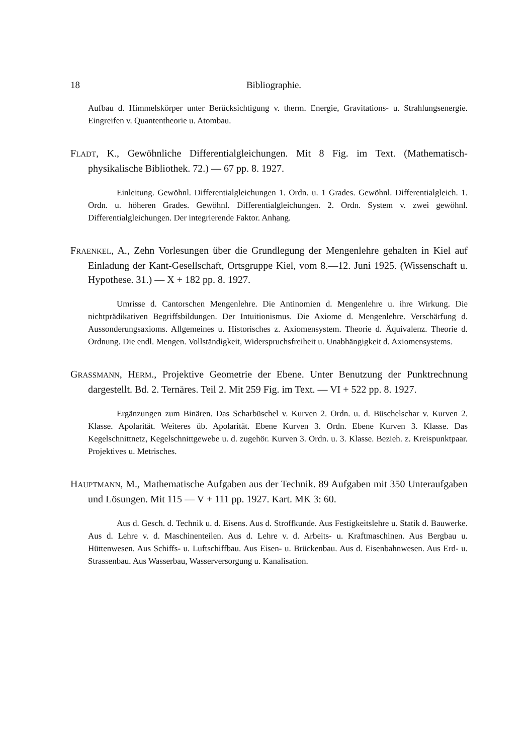18 Bibliographie.
Aufbau d. Himmelskörper unter Berücksichtigung v. therm. Energie, Gravitations- u. Strahlungsenergie. Eingreifen v. Quantentheorie u. Atombau.
FLADT, K., Gewöhnliche Differentialgleichungen. Mit 8 Fig. im Text. (Mathematisch-physikalische Bibliothek. 72.) — 67 pp. 8. 1927.
Einleitung. Gewöhnl. Differentialgleichungen 1. Ordn. u. 1 Grades. Gewöhnl. Differentialgleich. 1. Ordn. u. höheren Grades. Gewöhnl. Differentialgleichungen. 2. Ordn. System v. zwei gewöhnl. Differentialgleichungen. Der integrierende Faktor. Anhang.
FRAENKEL, A., Zehn Vorlesungen über die Grundlegung der Mengenlehre gehalten in Kiel auf Einladung der Kant-Gesellschaft, Ortsgruppe Kiel, vom 8.—12. Juni 1925. (Wissenschaft u. Hypothese. 31.) — X + 182 pp. 8. 1927.
Umrisse d. Cantorschen Mengenlehre. Die Antinomien d. Mengenlehre u. ihre Wirkung. Die nichtprädikativen Begriffsbildungen. Der Intuitionismus. Die Axiome d. Mengenlehre. Verschärfung d. Aussonderungsaxioms. Allgemeines u. Historisches z. Axiomensystem. Theorie d. Äquivalenz. Theorie d. Ordnung. Die endl. Mengen. Vollständigkeit, Widerspruchsfreiheit u. Unabhängigkeit d. Axiomensystems.
GRASSMANN, HERM., Projektive Geometrie der Ebene. Unter Benutzung der Punktrechnung dargestellt. Bd. 2. Ternäres. Teil 2. Mit 259 Fig. im Text. — VI + 522 pp. 8. 1927.
Ergänzungen zum Binären. Das Scharbüschel v. Kurven 2. Ordn. u. d. Büschelschar v. Kurven 2. Klasse. Apolarität. Weiteres üb. Apolarität. Ebene Kurven 3. Ordn. Ebene Kurven 3. Klasse. Das Kegelschnittnetz, Kegelschnittgewebe u. d. zugehör. Kurven 3. Ordn. u. 3. Klasse. Bezieh. z. Kreispunktpaar. Projektives u. Metrisches.
HAUPTMANN, M., Mathematische Aufgaben aus der Technik. 89 Aufgaben mit 350 Unteraufgaben und Lösungen. Mit 115 — V + 111 pp. 1927. Kart. MK 3: 60.
Aus d. Gesch. d. Technik u. d. Eisens. Aus d. Stroffkunde. Aus Festigkeitslehre u. Statik d. Bauwerke. Aus d. Lehre v. d. Maschinenteilen. Aus d. Lehre v. d. Arbeits- u. Kraftmaschinen. Aus Bergbau u. Hüttenwesen. Aus Schiffs- u. Luftschiffbau. Aus Eisen- u. Brückenbau. Aus d. Eisenbahnwesen. Aus Erd- u. Strassenbau. Aus Wasserbau, Wasserversorgung u. Kanalisation.